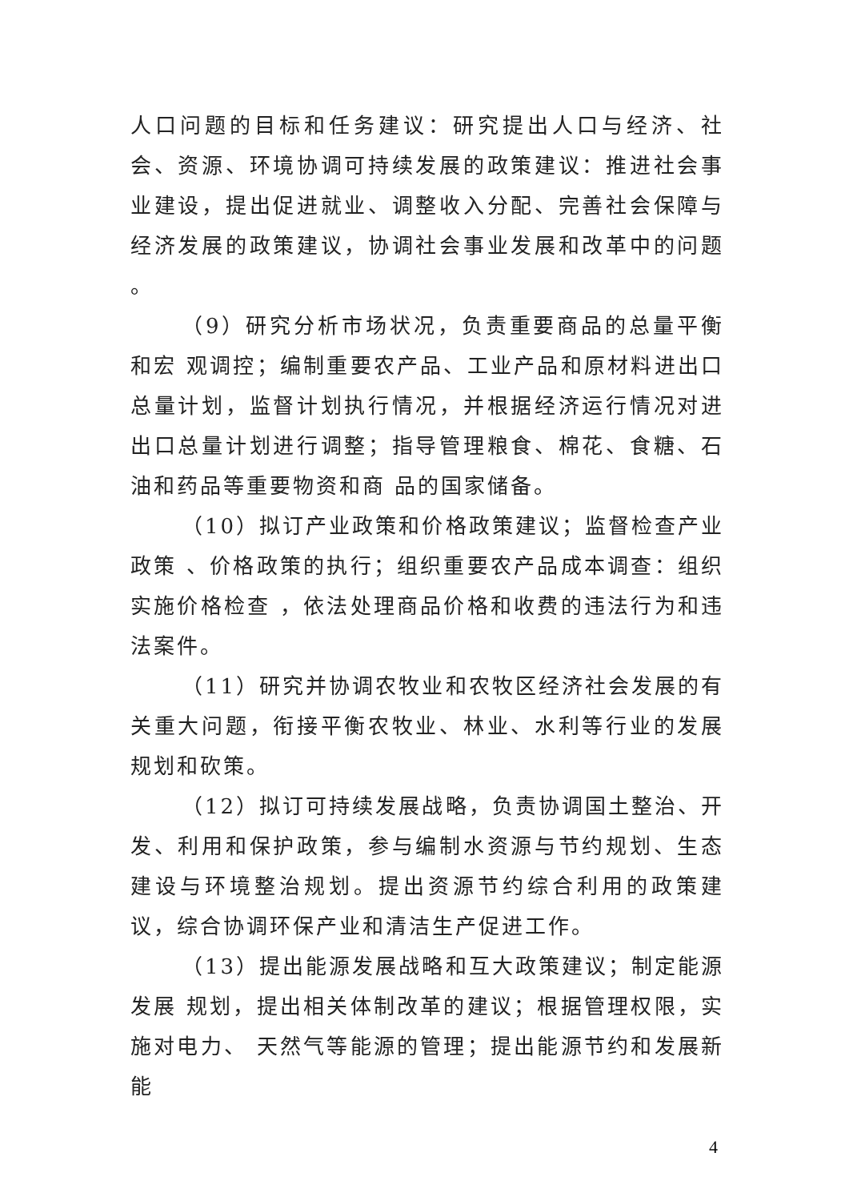人口问题的目标和任务建议：研究提出人口与经济、社会、资源、环境协调可持续发展的政策建议：推进社会事业建设，提出促进就业、调整收入分配、完善社会保障与经济发展的政策建议，协调社会事业发展和改革中的问题 。
（9）研究分析市场状况，负责重要商品的总量平衡和宏 观调控；编制重要农产品、工业产品和原材料进出口总量计划，监督计划执行情况，并根据经济运行情况对进出口总量计划进行调整；指导管理粮食、棉花、食糖、石油和药品等重要物资和商 品的国家储备。
（10）拟订产业政策和价格政策建议；监督检查产业政策 、价格政策的执行；组织重要农产品成本调查：组织实施价格检查 ，依法处理商品价格和收费的违法行为和违法案件。
（11）研究并协调农牧业和农牧区经济社会发展的有关重大问题，衔接平衡农牧业、林业、水利等行业的发展规划和砍策。
（12）拟订可持续发展战略，负责协调国土整治、开发、利用和保护政策，参与编制水资源与节约规划、生态建设与环境整治规划。提出资源节约综合利用的政策建议，综合协调环保产业和清洁生产促进工作。
（13）提出能源发展战略和互大政策建议；制定能源发展 规划，提出相关体制改革的建议；根据管理权限，实施对电力、 天然气等能源的管理；提出能源节约和发展新能
4